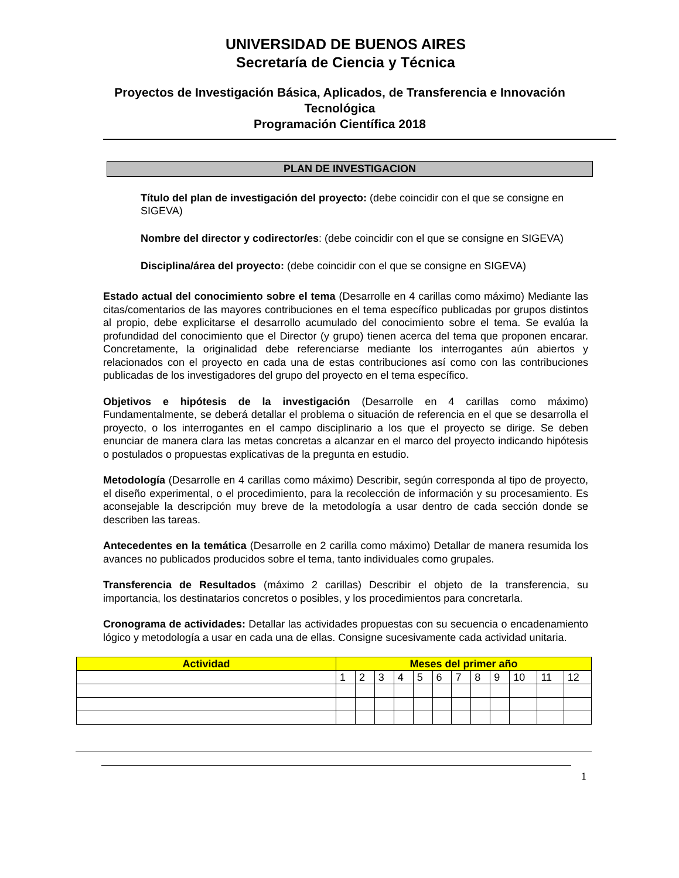UNIVERSIDAD DE BUENOS AIRES
Secretaría de Ciencia y Técnica
Proyectos de Investigación Básica, Aplicados, de Transferencia e Innovación Tecnológica
Programación Científica 2018
PLAN DE INVESTIGACION
Título del plan de investigación del proyecto: (debe coincidir con el que se consigne en SIGEVA)
Nombre del director y codirector/es: (debe coincidir con el que se consigne en SIGEVA)
Disciplina/área del proyecto: (debe coincidir con el que se consigne en SIGEVA)
Estado actual del conocimiento sobre el tema (Desarrolle en 4 carillas como máximo) Mediante las citas/comentarios de las mayores contribuciones en el tema específico publicadas por grupos distintos al propio, debe explicitarse el desarrollo acumulado del conocimiento sobre el tema. Se evalúa la profundidad del conocimiento que el Director (y grupo) tienen acerca del tema que proponen encarar. Concretamente, la originalidad debe referenciarse mediante los interrogantes aún abiertos y relacionados con el proyecto en cada una de estas contribuciones así como con las contribuciones publicadas de los investigadores del grupo del proyecto en el tema específico.
Objetivos e hipótesis de la investigación (Desarrolle en 4 carillas como máximo) Fundamentalmente, se deberá detallar el problema o situación de referencia en el que se desarrolla el proyecto, o los interrogantes en el campo disciplinario a los que el proyecto se dirige. Se deben enunciar de manera clara las metas concretas a alcanzar en el marco del proyecto indicando hipótesis o postulados o propuestas explicativas de la pregunta en estudio.
Metodología (Desarrolle en 4 carillas como máximo) Describir, según corresponda al tipo de proyecto, el diseño experimental, o el procedimiento, para la recolección de información y su procesamiento. Es aconsejable la descripción muy breve de la metodología a usar dentro de cada sección donde se describen las tareas.
Antecedentes en la temática (Desarrolle en 2 carilla como máximo) Detallar de manera resumida los avances no publicados producidos sobre el tema, tanto individuales como grupales.
Transferencia de Resultados (máximo 2 carillas) Describir el objeto de la transferencia, su importancia, los destinatarios concretos o posibles, y los procedimientos para concretarla.
Cronograma de actividades: Detallar las actividades propuestas con su secuencia o encadenamiento lógico y metodología a usar en cada una de ellas. Consigne sucesivamente cada actividad unitaria.
| Actividad | Meses del primer año | | | | | | | | | | | |
| --- | --- | --- | --- | --- | --- | --- | --- | --- | --- | --- | --- | --- |
| | 1 | 2 | 3 | 4 | 5 | 6 | 7 | 8 | 9 | 10 | 11 | 12 |
1